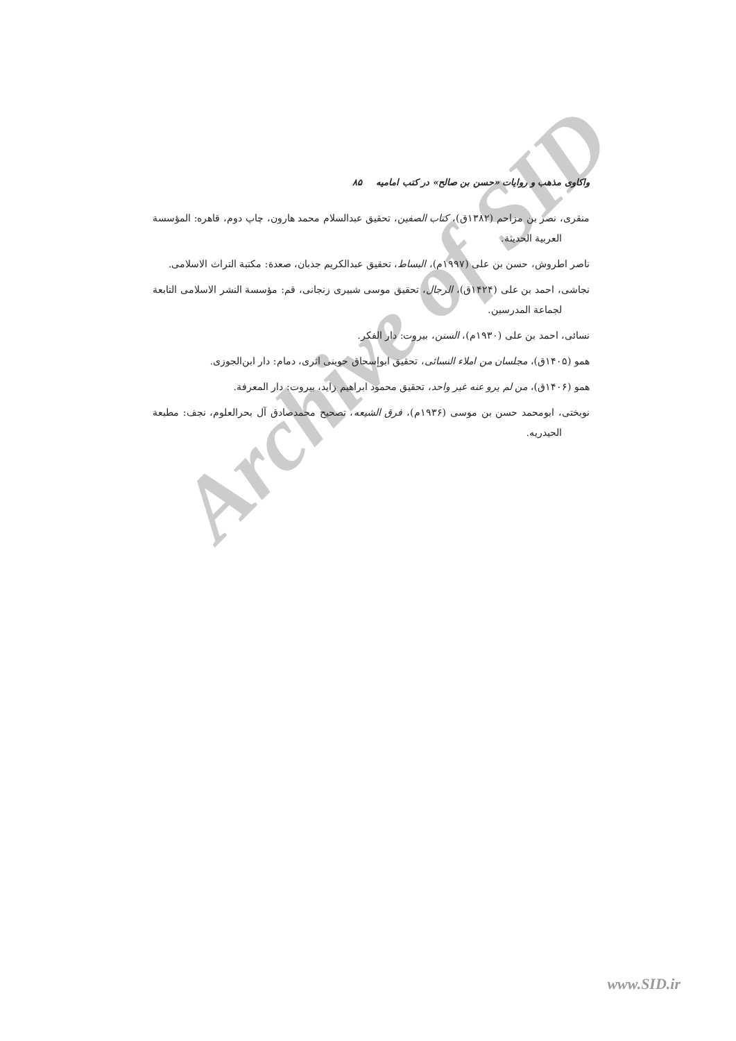Archive of SID
واکاوی مذهب و روایات «حسن بن صالح» در کتب امامیه ۸۵
منقری، نصر بن مزاحم (۱۳۸۲ق)، کتاب الصفین، تحقیق عبدالسلام محمد هارون، چاپ دوم، قاهره: المؤسسة العربیة الحدیثة.
ناصر اطروش، حسن بن علی (۱۹۹۷م)، البساط، تحقیق عبدالکریم جدبان، صعدة: مکتبة التراث الاسلامی.
نجاشی، احمد بن علی (۱۴۲۴ق)، الرجال، تحقیق موسی شبیری زنجانی، قم: مؤسسة النشر الاسلامی التابعة لجماعة المدرسین.
نسائی، احمد بن علی (۱۹۳۰م)، السنن، بیروت: دار الفکر.
همو (۱۴۰۵ق)، مجلسان من املاء النسائی، تحقیق ابوإسحاق حوینی اثری، دمام: دار ابن‌الجوزی.
همو (۱۴۰۶ق)، من لم یرو عنه غیر واحد، تحقیق محمود ابراهیم زاید، بیروت: دار المعرفة.
نوبختی، ابومحمد حسن بن موسی (۱۹۳۶م)، فرق الشیعه، تصحیح محمدصادق آل بحرالعلوم، نجف: مطبعة الحیدریه.
www.SID.ir